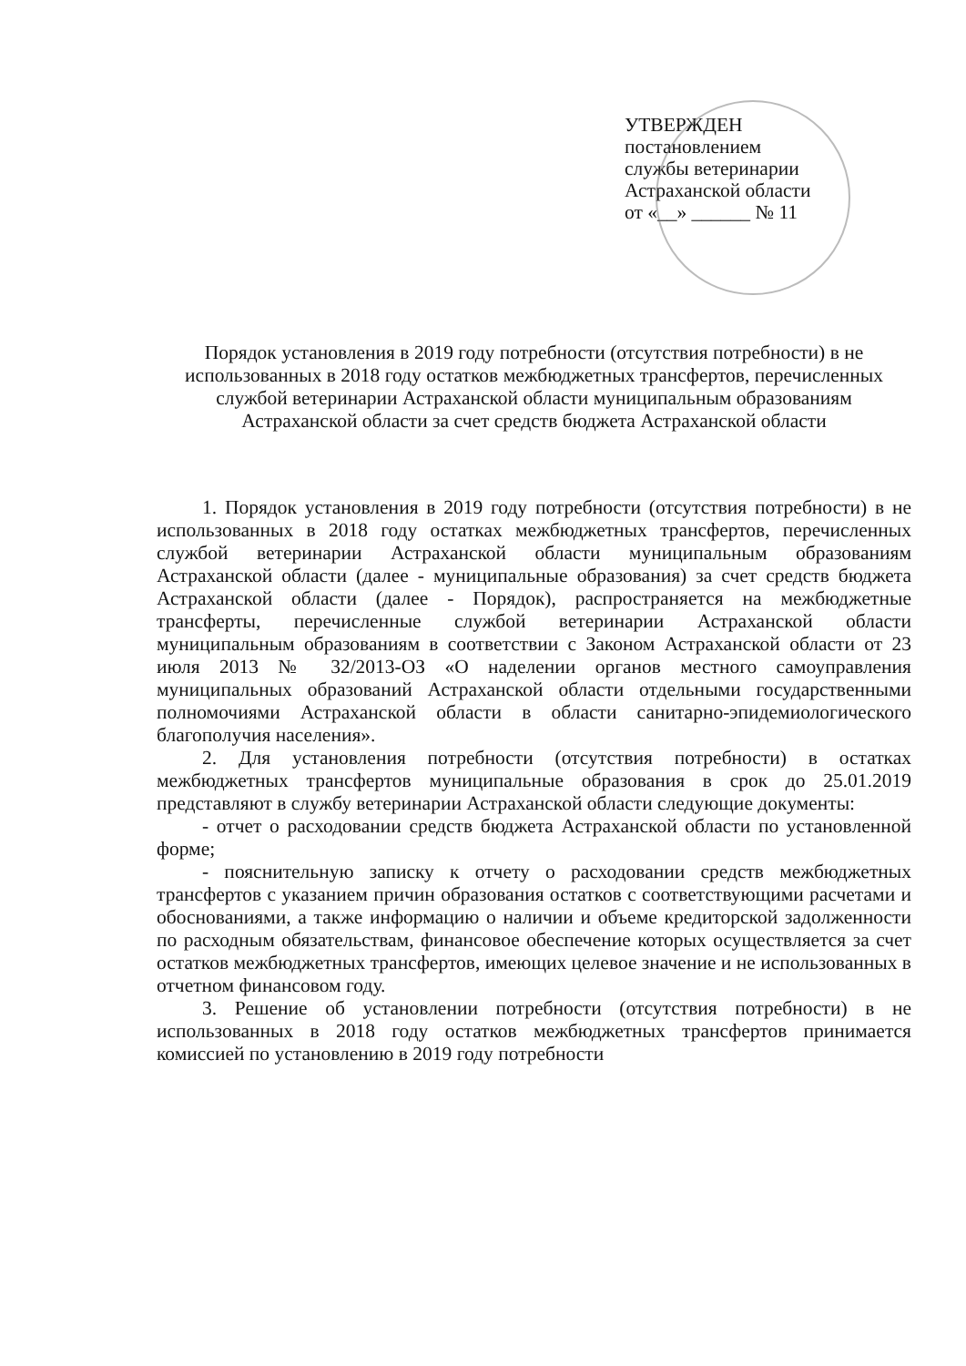УТВЕРЖДЕН
постановлением
службы ветеринарии
Астраханской области
от «__» ______ № 11
Порядок установления в 2019 году потребности (отсутствия потребности) в не использованных в 2018 году остатков межбюджетных трансфертов, перечисленных службой ветеринарии Астраханской области муниципальным образованиям Астраханской области за счет средств бюджета Астраханской области
1. Порядок установления в 2019 году потребности (отсутствия потребности) в не использованных в 2018 году остатках межбюджетных трансфертов, перечисленных службой ветеринарии Астраханской области муниципальным образованиям Астраханской области (далее - муниципальные образования) за счет средств бюджета Астраханской области (далее - Порядок), распространяется на межбюджетные трансферты, перечисленные службой ветеринарии Астраханской области муниципальным образованиям в соответствии с Законом Астраханской области от 23 июля 2013 № 32/2013-ОЗ «О наделении органов местного самоуправления муниципальных образований Астраханской области отдельными государственными полномочиями Астраханской области в области санитарно-эпидемиологического благополучия населения».
2. Для установления потребности (отсутствия потребности) в остатках межбюджетных трансфертов муниципальные образования в срок до 25.01.2019 представляют в службу ветеринарии Астраханской области следующие документы:
- отчет о расходовании средств бюджета Астраханской области по установленной форме;
- пояснительную записку к отчету о расходовании средств межбюджетных трансфертов с указанием причин образования остатков с соответствующими расчетами и обоснованиями, а также информацию о наличии и объеме кредиторской задолженности по расходным обязательствам, финансовое обеспечение которых осуществляется за счет остатков межбюджетных трансфертов, имеющих целевое значение и не использованных в отчетном финансовом году.
3. Решение об установлении потребности (отсутствия потребности) в не использованных в 2018 году остатков межбюджетных трансфертов принимается комиссией по установлению в 2019 году потребности